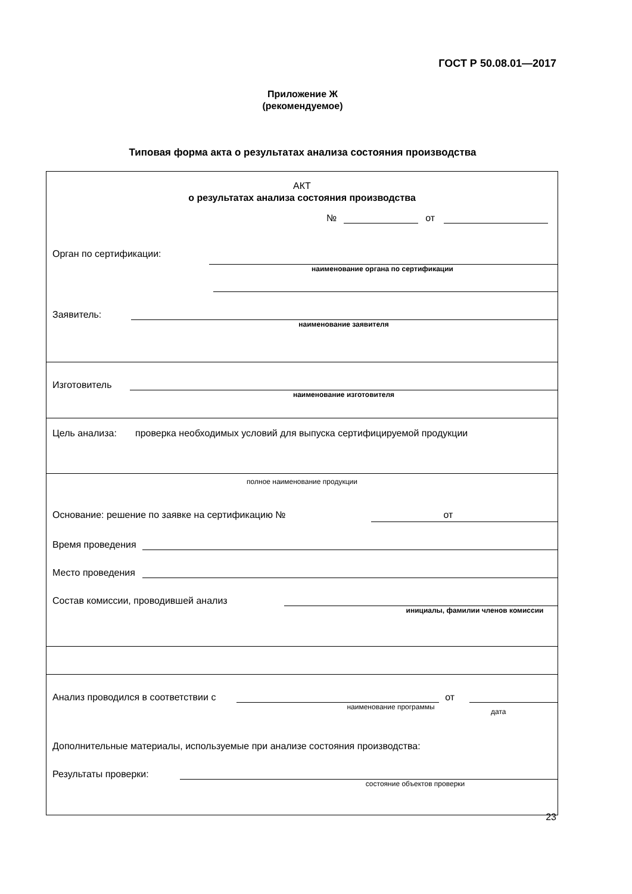ГОСТ Р 50.08.01—2017
Приложение Ж
(рекомендуемое)
Типовая форма акта о результатах анализа состояния производства
АКТ
о результатах анализа состояния производства
№ от
Орган по сертификации:
наименование органа по сертификации
Заявитель:
наименование заявителя
Изготовитель
наименование изготовителя
Цель анализа: проверка необходимых условий для выпуска сертифицируемой продукции
полное наименование продукции
Основание: решение по заявке на сертификацию № от
Время проведения
Место проведения
Состав комиссии, проводившей анализ
инициалы, фамилии членов комиссии
Анализ проводился в соответствии с от
наименование программы дата
Дополнительные материалы, используемые при анализе состояния производства:
Результаты проверки:
состояние объектов проверки
23